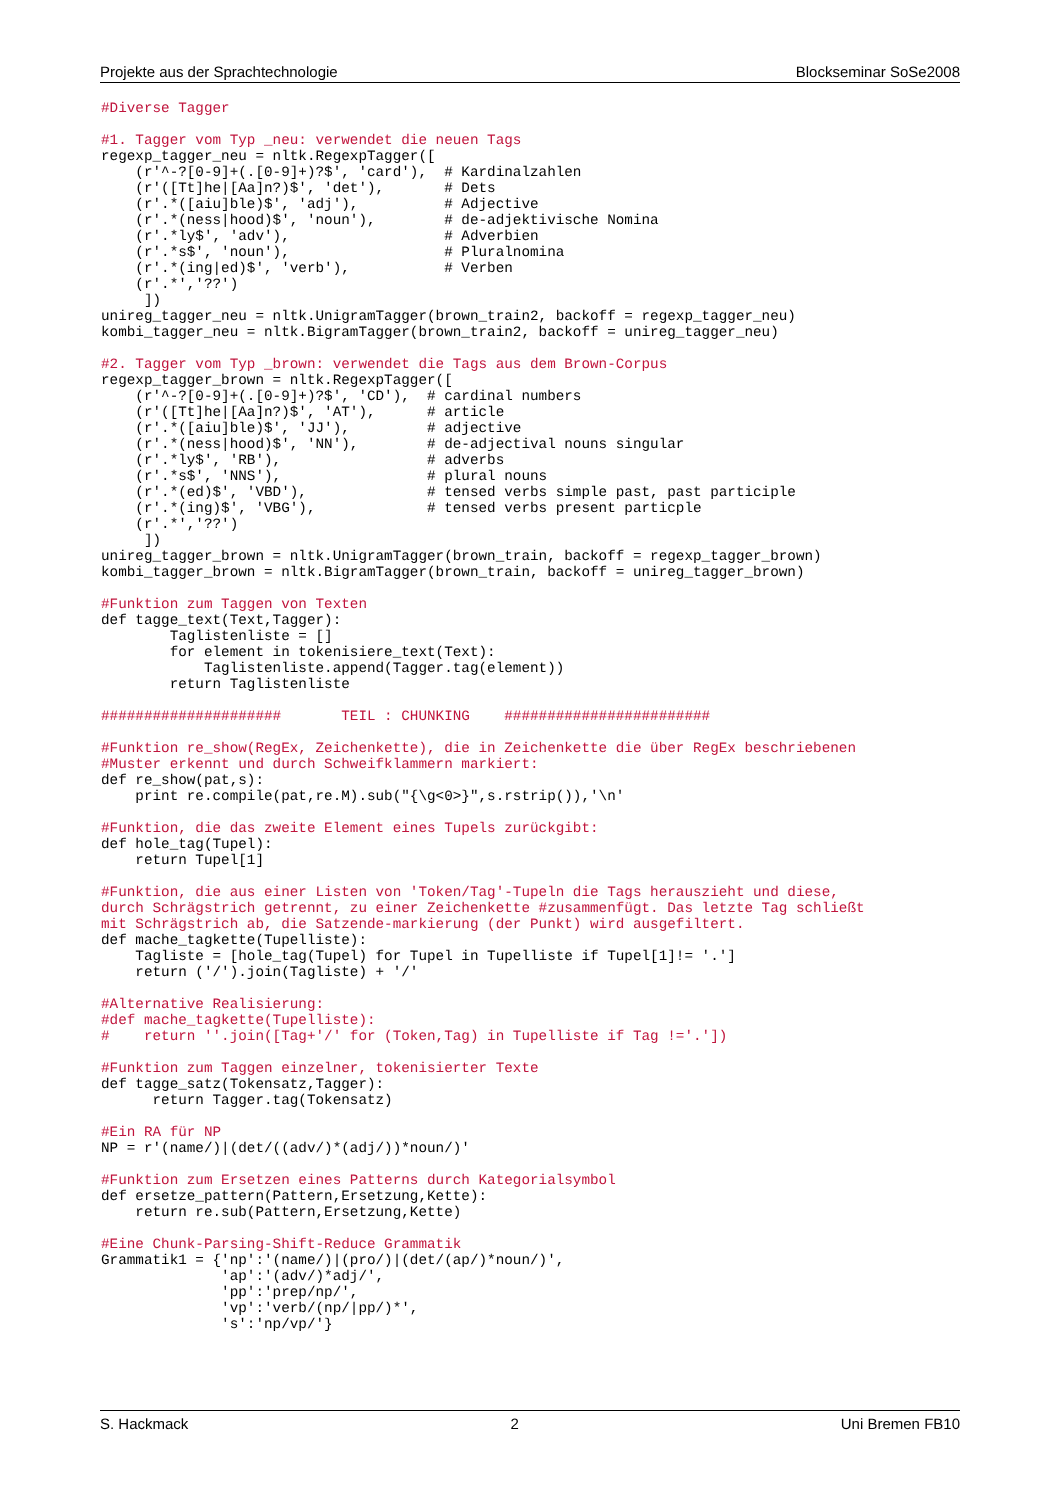Projekte aus der Sprachtechnologie Blockseminar SoSe2008
#Diverse Tagger

#1. Tagger vom Typ _neu: verwendet die neuen Tags
regexp_tagger_neu = nltk.RegexpTagger([
    (r'^-?[0-9]+(.[0-9]+)?$', 'card'),  # Kardinalzahlen
    (r'([Tt]he|[Aa]n?)$', 'det'),       # Dets
    (r'.*([aiu]ble)$', 'adj'),          # Adjective
    (r'.*(ness|hood)$', 'noun'),        # de-adjektivische Nomina
    (r'.*ly$', 'adv'),                  # Adverbien
    (r'.*s$', 'noun'),                  # Pluralnomina
    (r'.*(ing|ed)$', 'verb'),           # Verben
    (r'.*','??')
     ])
unireg_tagger_neu = nltk.UnigramTagger(brown_train2, backoff = regexp_tagger_neu)
kombi_tagger_neu = nltk.BigramTagger(brown_train2, backoff = unireg_tagger_neu)

#2. Tagger vom Typ _brown: verwendet die Tags aus dem Brown-Corpus
regexp_tagger_brown = nltk.RegexpTagger([
    (r'^-?[0-9]+(.[0-9]+)?$', 'CD'),  # cardinal numbers
    (r'([Tt]he|[Aa]n?)$', 'AT'),      # article
    (r'.*([aiu]ble)$', 'JJ'),         # adjective
    (r'.*(ness|hood)$', 'NN'),        # de-adjectival nouns singular
    (r'.*ly$', 'RB'),                 # adverbs
    (r'.*s$', 'NNS'),                 # plural nouns
    (r'.*(ed)$', 'VBD'),              # tensed verbs simple past, past participle
    (r'.*(ing)$', 'VBG'),             # tensed verbs present particple
    (r'.*','??')
     ])
unireg_tagger_brown = nltk.UnigramTagger(brown_train, backoff = regexp_tagger_brown)
kombi_tagger_brown = nltk.BigramTagger(brown_train, backoff = unireg_tagger_brown)

#Funktion zum Taggen von Texten
def tagge_text(Text,Tagger):
        Taglistenliste = []
        for element in tokenisiere_text(Text):
            Taglistenliste.append(Tagger.tag(element))
        return Taglistenliste

#####################       TEIL : CHUNKING    ########################

#Funktion re_show(RegEx, Zeichenkette), die in Zeichenkette die über RegEx beschriebenen
#Muster erkennt und durch Schweifklammern markiert:
def re_show(pat,s):
    print re.compile(pat,re.M).sub("{\g<0>}",s.rstrip()),'\n'

#Funktion, die das zweite Element eines Tupels zurückgibt:
def hole_tag(Tupel):
    return Tupel[1]

#Funktion, die aus einer Listen von 'Token/Tag'-Tupeln die Tags herauszieht und diese,
durch Schrägstrich getrennt, zu einer Zeichenkette #zusammenfügt. Das letzte Tag schließt
mit Schrägstrich ab, die Satzende-markierung (der Punkt) wird ausgefiltert.
def mache_tagkette(Tupelliste):
    Tagliste = [hole_tag(Tupel) for Tupel in Tupelliste if Tupel[1]!= '.']
    return ('/').join(Tagliste) + '/'

#Alternative Realisierung:
#def mache_tagkette(Tupelliste):
#    return ''.join([Tag+'/' for (Token,Tag) in Tupelliste if Tag !='.'])

#Funktion zum Taggen einzelner, tokenisierter Texte
def tagge_satz(Tokensatz,Tagger):
      return Tagger.tag(Tokensatz)

#Ein RA für NP
NP = r'(name/)|(det/((adv/)*(adj/))*noun/)'

#Funktion zum Ersetzen eines Patterns durch Kategorialsymbol
def ersetze_pattern(Pattern,Ersetzung,Kette):
    return re.sub(Pattern,Ersetzung,Kette)

#Eine Chunk-Parsing-Shift-Reduce Grammatik
Grammatik1 = {'np':'(name/)|(pro/)|(det/(ap/)*noun/)',
              'ap':'(adv/)*adj/',
              'pp':'prep/np/',
              'vp':'verb/(np/|pp/)*',
              's':'np/vp/'}
S. Hackmack 2 Uni Bremen FB10